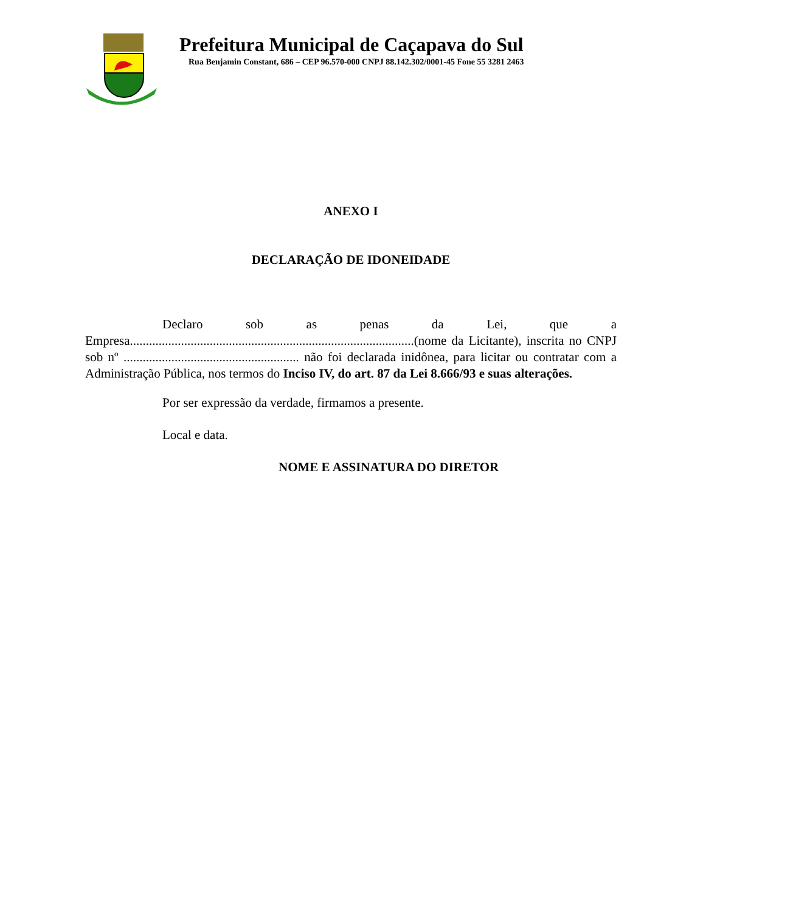Prefeitura Municipal de Caçapava do Sul
Rua Benjamin Constant, 686 – CEP 96.570-000 CNPJ 88.142.302/0001-45 Fone 55 3281 2463
ANEXO I
DECLARAÇÃO DE IDONEIDADE
Declaro sob as penas da Lei, que a Empresa.........................................................................................(nome da Licitante), inscrita no CNPJ sob nº ....................................................... não foi declarada inidônea, para licitar ou contratar com a Administração Pública, nos termos do Inciso IV, do art. 87 da Lei 8.666/93 e suas alterações.
Por ser expressão da verdade, firmamos a presente.
Local e data.
NOME E ASSINATURA DO DIRETOR